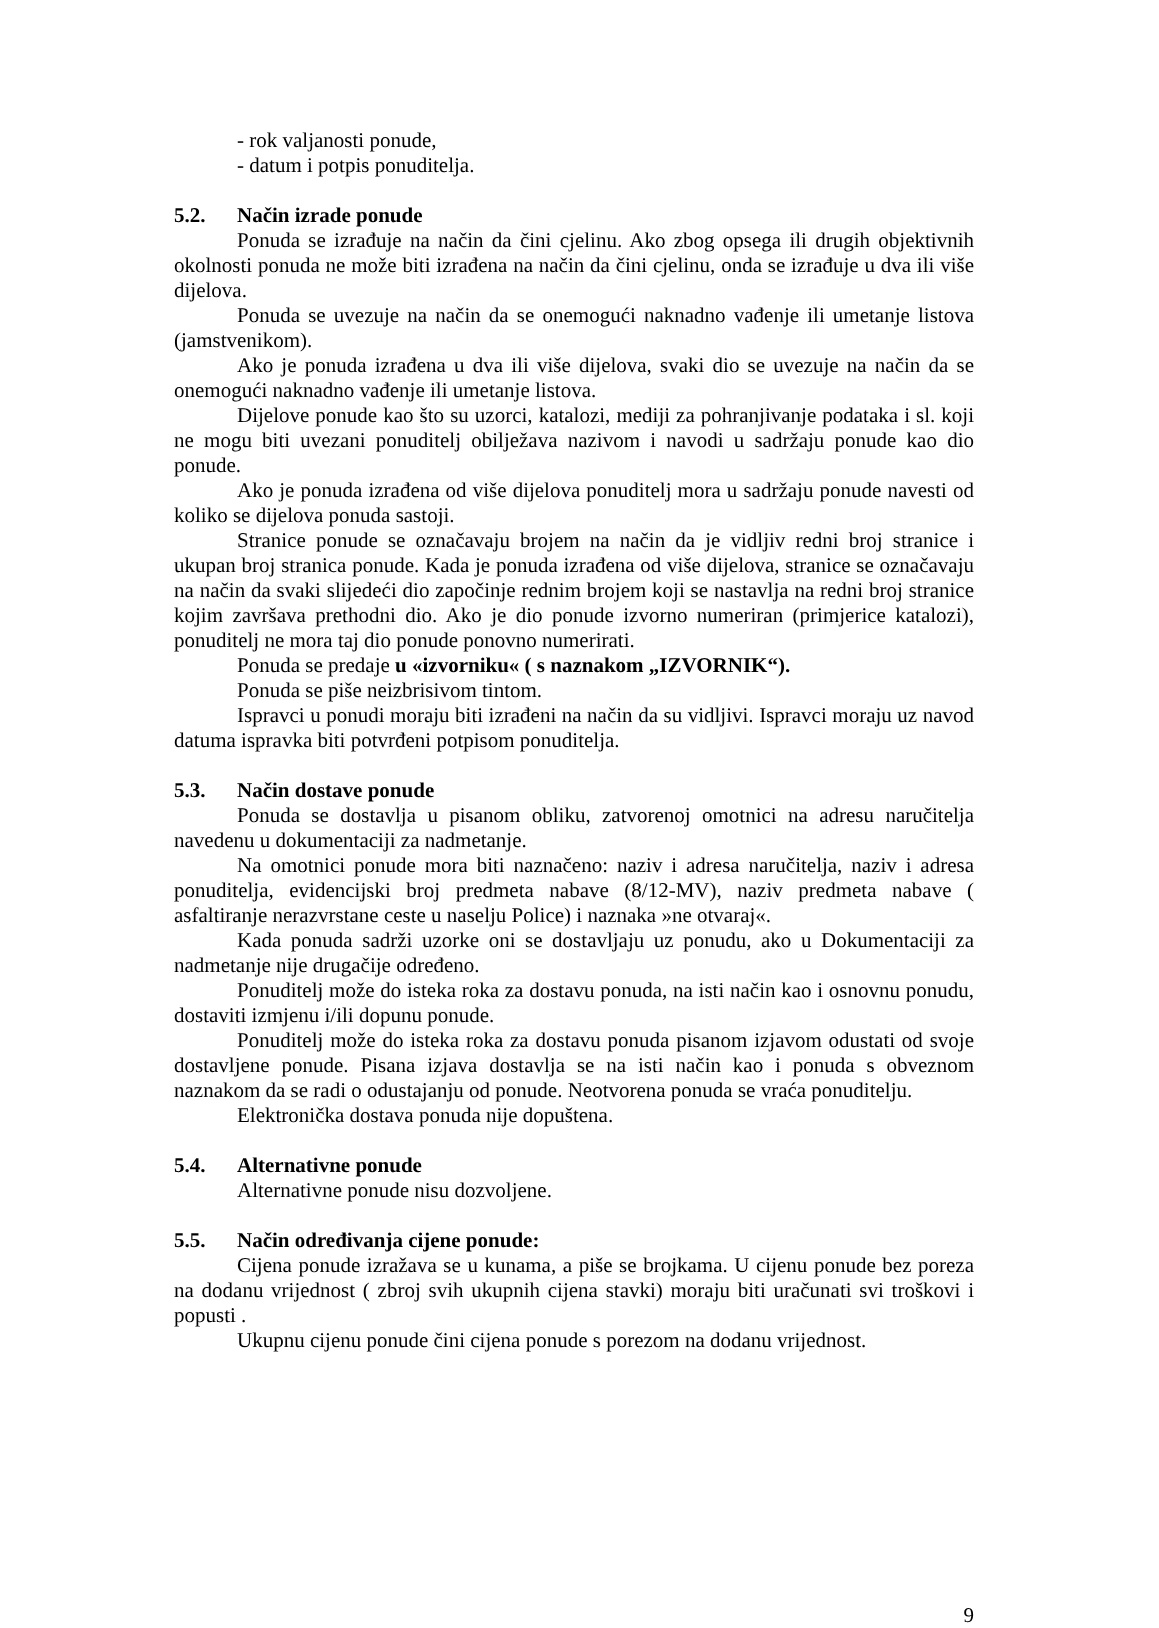- rok valjanosti ponude,
- datum i potpis ponuditelja.
5.2. Način izrade ponude
Ponuda se izrađuje na način da čini cjelinu. Ako zbog opsega ili drugih objektivnih okolnosti ponuda ne može biti izrađena na način da čini cjelinu, onda se izrađuje u dva ili više dijelova.
Ponuda se uvezuje na način da se onemogući naknadno vađenje ili umetanje listova (jamstvenikom).
Ako je ponuda izrađena u dva ili više dijelova, svaki dio se uvezuje na način da se onemogući naknadno vađenje ili umetanje listova.
Dijelove ponude kao što su uzorci, katalozi, mediji za pohranjivanje podataka i sl. koji ne mogu biti uvezani ponuditelj obilježava nazivom i navodi u sadržaju ponude kao dio ponude.
Ako je ponuda izrađena od više dijelova ponuditelj mora u sadržaju ponude navesti od koliko se dijelova ponuda sastoji.
Stranice ponude se označavaju brojem na način da je vidljiv redni broj stranice i ukupan broj stranica ponude. Kada je ponuda izrađena od više dijelova, stranice se označavaju na način da svaki slijedeći dio započinje rednim brojem koji se nastavlja na redni broj stranice kojim završava prethodni dio. Ako je dio ponude izvorno numeriran (primjerice katalozi), ponuditelj ne mora taj dio ponude ponovno numerirati.
Ponuda se predaje u «izvorniku« ( s naznakom „IZVORNIK“).
Ponuda se piše neizbrisivom tintom.
Ispravci u ponudi moraju biti izrađeni na način da su vidljivi. Ispravci moraju uz navod datuma ispravka biti potvrđeni potpisom ponuditelja.
5.3. Način dostave ponude
Ponuda se dostavlja u pisanom obliku, zatvorenoj omotnici na adresu naručitelja navedenu u dokumentaciji za nadmetanje.
Na omotnici ponude mora biti naznačeno: naziv i adresa naručitelja, naziv i adresa ponuditelja, evidencijski broj predmeta nabave (8/12-MV), naziv predmeta nabave ( asfaltiranje nerazvrstane ceste u naselju Police) i naznaka »ne otvaraj«.
Kada ponuda sadrži uzorke oni se dostavljaju uz ponudu, ako u Dokumentaciji za nadmetanje nije drugačije određeno.
Ponuditelj može do isteka roka za dostavu ponuda, na isti način kao i osnovnu ponudu, dostaviti izmjenu i/ili dopunu ponude.
Ponuditelj može do isteka roka za dostavu ponuda pisanom izjavom odustati od svoje dostavljene ponude. Pisana izjava dostavlja se na isti način kao i ponuda s obveznom naznakom da se radi o odustajanju od ponude. Neotvorena ponuda se vraća ponuditelju.
Elektronička dostava ponuda nije dopuštena.
5.4. Alternativne ponude
Alternativne ponude nisu dozvoljene.
5.5. Način određivanja cijene ponude:
Cijena ponude izražava se u kunama, a piše se brojkama. U cijenu ponude bez poreza na dodanu vrijednost ( zbroj svih ukupnih cijena stavki) moraju biti uračunati svi troškovi i popusti .
Ukupnu cijenu ponude čini cijena ponude s porezom na dodanu vrijednost.
9